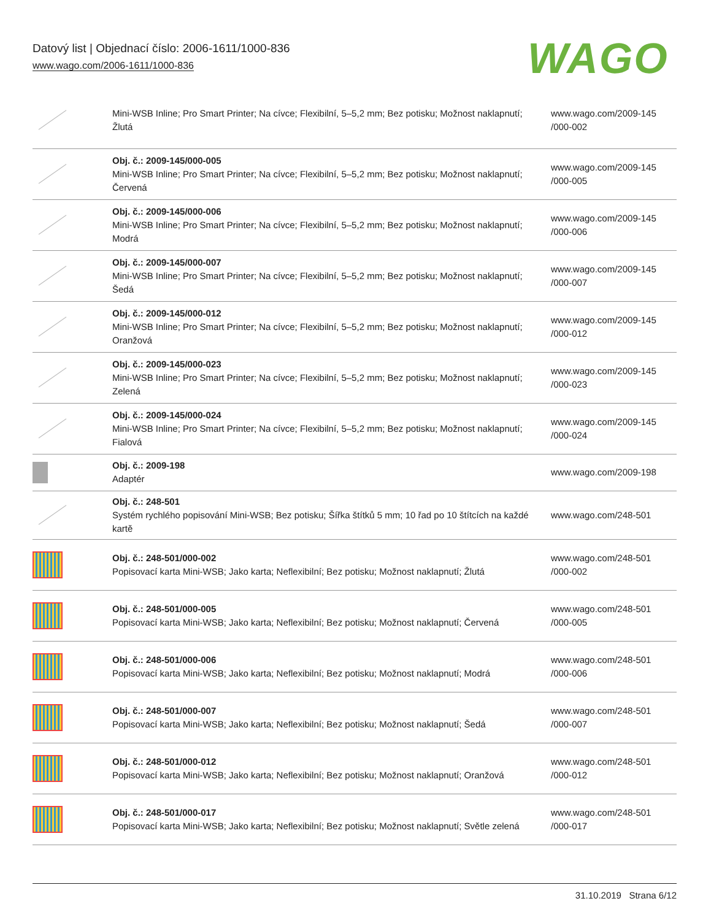Datový list | Objednací číslo: 2006-1611/1000-836
www.wago.com/2006-1611/1000-836
WAGO
| | Mini-WSB Inline; Pro Smart Printer; Na cívce; Flexibilní, 5–5,2 mm; Bez potisku; Možnost naklapnutí; Žlutá | www.wago.com/2009-145 /000-002 |
| | Obj. č.: 2009-145/000-005 Mini-WSB Inline; Pro Smart Printer; Na cívce; Flexibilní, 5–5,2 mm; Bez potisku; Možnost naklapnutí; Červená | www.wago.com/2009-145 /000-005 |
| | Obj. č.: 2009-145/000-006 Mini-WSB Inline; Pro Smart Printer; Na cívce; Flexibilní, 5–5,2 mm; Bez potisku; Možnost naklapnutí; Modrá | www.wago.com/2009-145 /000-006 |
| | Obj. č.: 2009-145/000-007 Mini-WSB Inline; Pro Smart Printer; Na cívce; Flexibilní, 5–5,2 mm; Bez potisku; Možnost naklapnutí; Šedá | www.wago.com/2009-145 /000-007 |
| | Obj. č.: 2009-145/000-012 Mini-WSB Inline; Pro Smart Printer; Na cívce; Flexibilní, 5–5,2 mm; Bez potisku; Možnost naklapnutí; Oranžová | www.wago.com/2009-145 /000-012 |
| | Obj. č.: 2009-145/000-023 Mini-WSB Inline; Pro Smart Printer; Na cívce; Flexibilní, 5–5,2 mm; Bez potisku; Možnost naklapnutí; Zelená | www.wago.com/2009-145 /000-023 |
| | Obj. č.: 2009-145/000-024 Mini-WSB Inline; Pro Smart Printer; Na cívce; Flexibilní, 5–5,2 mm; Bez potisku; Možnost naklapnutí; Fialová | www.wago.com/2009-145 /000-024 |
| | Obj. č.: 2009-198 Adaptér | www.wago.com/2009-198 |
| | Obj. č.: 248-501 Systém rychlého popisování Mini-WSB; Bez potisku; Šířka štítků 5 mm; 10 řad po 10 štítcích na každé kartě | www.wago.com/248-501 |
| | Obj. č.: 248-501/000-002 Popisovací karta Mini-WSB; Jako karta; Neflexibilní; Bez potisku; Možnost naklapnutí; Žlutá | www.wago.com/248-501 /000-002 |
| | Obj. č.: 248-501/000-005 Popisovací karta Mini-WSB; Jako karta; Neflexibilní; Bez potisku; Možnost naklapnutí; Červená | www.wago.com/248-501 /000-005 |
| | Obj. č.: 248-501/000-006 Popisovací karta Mini-WSB; Jako karta; Neflexibilní; Bez potisku; Možnost naklapnutí; Modrá | www.wago.com/248-501 /000-006 |
| | Obj. č.: 248-501/000-007 Popisovací karta Mini-WSB; Jako karta; Neflexibilní; Bez potisku; Možnost naklapnutí; Šedá | www.wago.com/248-501 /000-007 |
| | Obj. č.: 248-501/000-012 Popisovací karta Mini-WSB; Jako karta; Neflexibilní; Bez potisku; Možnost naklapnutí; Oranžová | www.wago.com/248-501 /000-012 |
| | Obj. č.: 248-501/000-017 Popisovací karta Mini-WSB; Jako karta; Neflexibilní; Bez potisku; Možnost naklapnutí; Světle zelená | www.wago.com/248-501 /000-017 |
31.10.2019 Strana 6/12